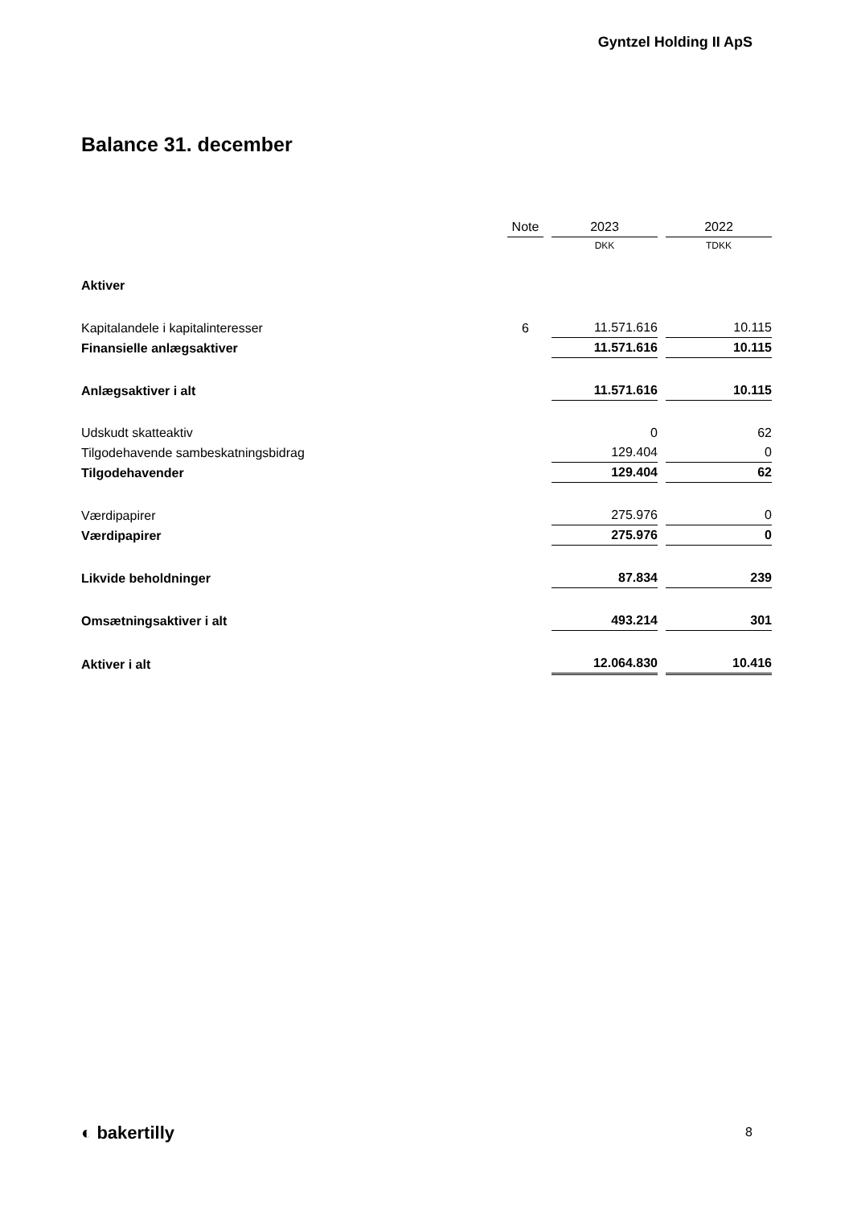Gyntzel Holding II ApS
Balance 31. december
| | Note | 2023 | 2022 |
| --- | --- | --- | --- |
| | | DKK | TDKK |
| Aktiver | | | |
| Kapitalandele i kapitalinteresser | 6 | 11.571.616 | 10.115 |
| Finansielle anlægsaktiver | | 11.571.616 | 10.115 |
| Anlægsaktiver i alt | | 11.571.616 | 10.115 |
| Udskudt skatteaktiv | | 0 | 62 |
| Tilgodehavende sambeskatningsbidrag | | 129.404 | 0 |
| Tilgodehavender | | 129.404 | 62 |
| Værdipapirer | | 275.976 | 0 |
| Værdipapirer | | 275.976 | 0 |
| Likvide beholdninger | | 87.834 | 239 |
| Omsætningsaktiver i alt | | 493.214 | 301 |
| Aktiver i alt | | 12.064.830 | 10.416 |
◐ bakertilly 8